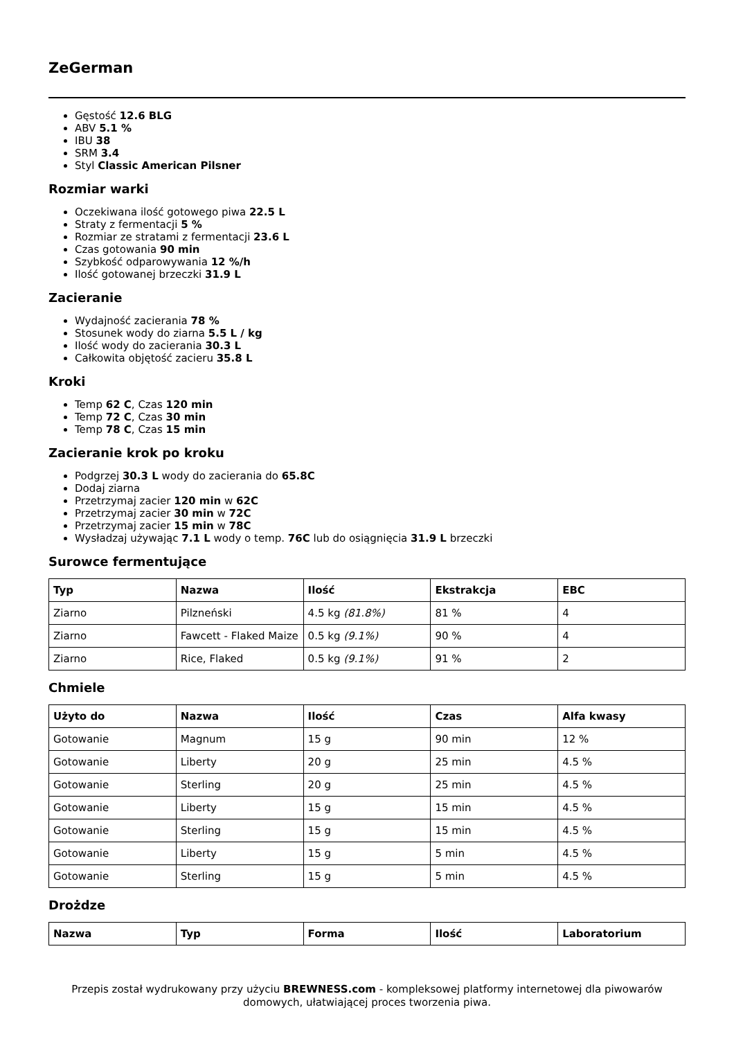ZeGerman
Gęstość 12.6 BLG
ABV 5.1 %
IBU 38
SRM 3.4
Styl Classic American Pilsner
Rozmiar warki
Oczekiwana ilość gotowego piwa 22.5 L
Straty z fermentacji 5 %
Rozmiar ze stratami z fermentacji 23.6 L
Czas gotowania 90 min
Szybkość odparowywania 12 %/h
Ilość gotowanej brzeczki 31.9 L
Zacieranie
Wydajność zacierania 78 %
Stosunek wody do ziarna 5.5 L / kg
Ilość wody do zacierania 30.3 L
Całkowita objętość zacieru 35.8 L
Kroki
Temp 62 C, Czas 120 min
Temp 72 C, Czas 30 min
Temp 78 C, Czas 15 min
Zacieranie krok po kroku
Podgrzej 30.3 L wody do zacierania do 65.8C
Dodaj ziarna
Przetrzymaj zacier 120 min w 62C
Przetrzymaj zacier 30 min w 72C
Przetrzymaj zacier 15 min w 78C
Wysładzaj używając 7.1 L wody o temp. 76C lub do osiągnięcia 31.9 L brzeczki
Surowce fermentujące
| Typ | Nazwa | Ilość | Ekstrakcja | EBC |
| --- | --- | --- | --- | --- |
| Ziarno | Pilzneński | 4.5 kg (81.8%) | 81 % | 4 |
| Ziarno | Fawcett - Flaked Maize | 0.5 kg (9.1%) | 90 % | 4 |
| Ziarno | Rice, Flaked | 0.5 kg (9.1%) | 91 % | 2 |
Chmiele
| Użyto do | Nazwa | Ilość | Czas | Alfa kwasy |
| --- | --- | --- | --- | --- |
| Gotowanie | Magnum | 15 g | 90 min | 12 % |
| Gotowanie | Liberty | 20 g | 25 min | 4.5 % |
| Gotowanie | Sterling | 20 g | 25 min | 4.5 % |
| Gotowanie | Liberty | 15 g | 15 min | 4.5 % |
| Gotowanie | Sterling | 15 g | 15 min | 4.5 % |
| Gotowanie | Liberty | 15 g | 5 min | 4.5 % |
| Gotowanie | Sterling | 15 g | 5 min | 4.5 % |
Drożdze
| Nazwa | Typ | Forma | Ilość | Laboratorium |
| --- | --- | --- | --- | --- |
Przepis został wydrukowany przy użyciu BREWNESS.com - kompleksowej platformy internetowej dla piwowarów domowych, ułatwiającej proces tworzenia piwa.